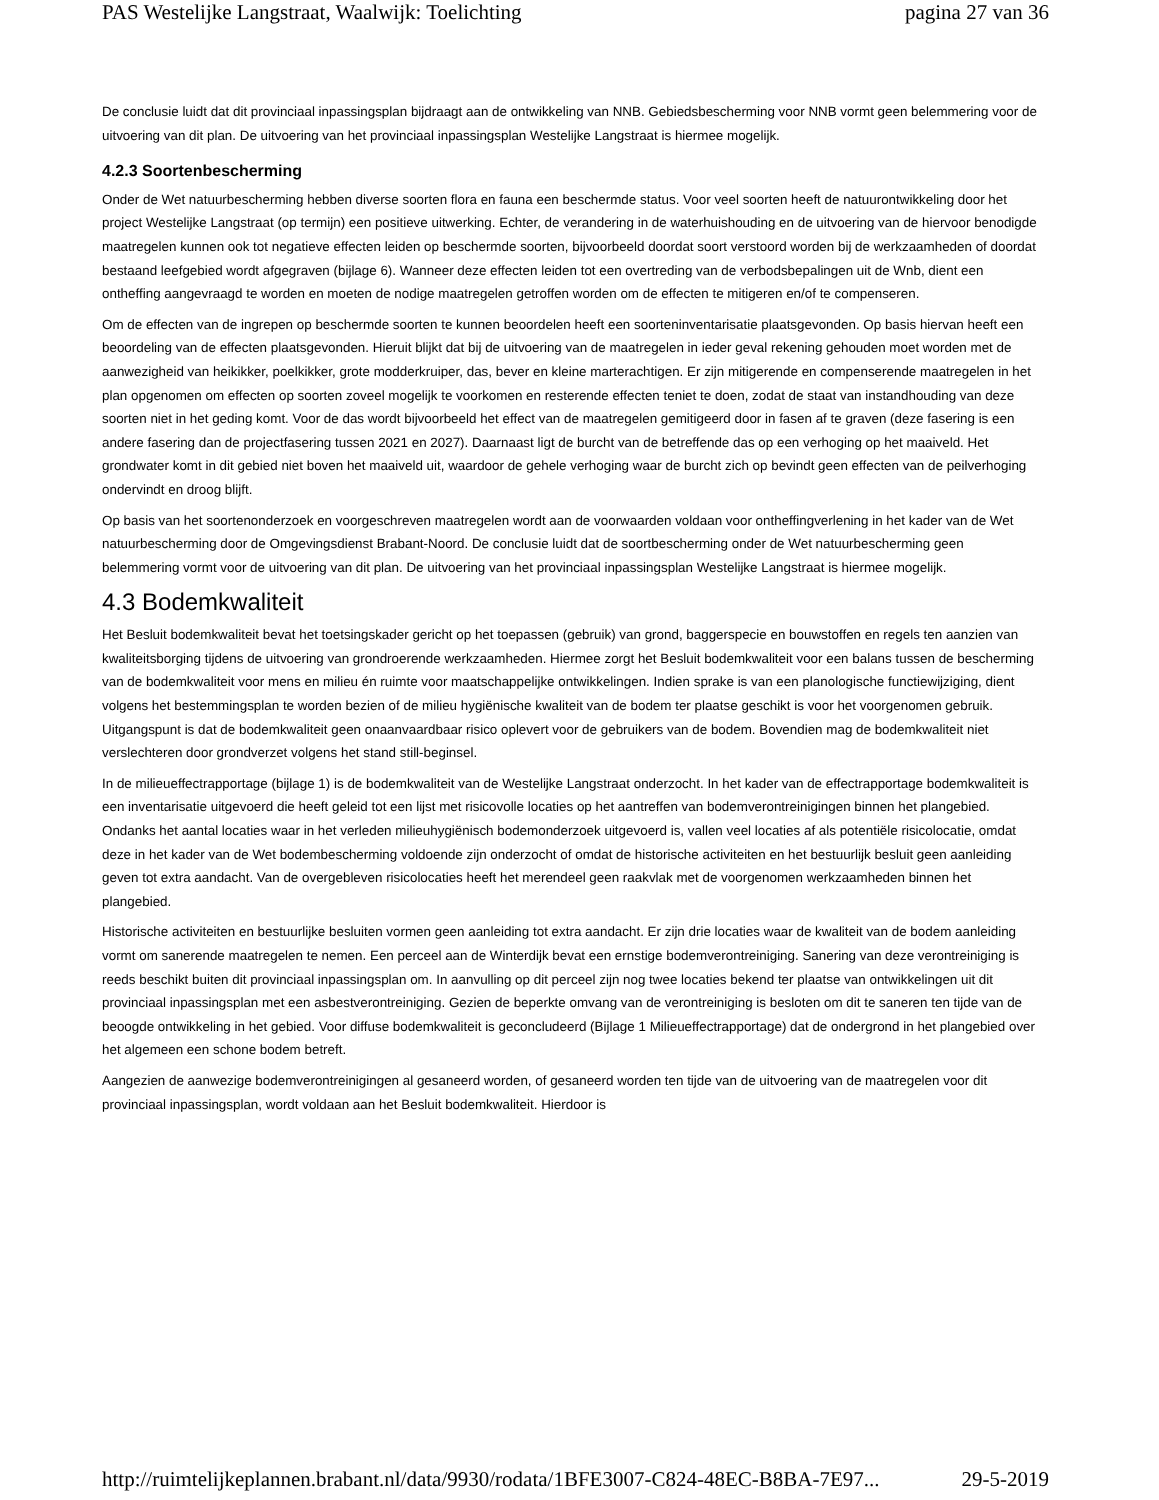PAS Westelijke Langstraat, Waalwijk: Toelichting pagina 27 van 36
De conclusie luidt dat dit provinciaal inpassingsplan bijdraagt aan de ontwikkeling van NNB. Gebiedsbescherming voor NNB vormt geen belemmering voor de uitvoering van dit plan. De uitvoering van het provinciaal inpassingsplan Westelijke Langstraat is hiermee mogelijk.
4.2.3 Soortenbescherming
Onder de Wet natuurbescherming hebben diverse soorten flora en fauna een beschermde status. Voor veel soorten heeft de natuurontwikkeling door het project Westelijke Langstraat (op termijn) een positieve uitwerking. Echter, de verandering in de waterhuishouding en de uitvoering van de hiervoor benodigde maatregelen kunnen ook tot negatieve effecten leiden op beschermde soorten, bijvoorbeeld doordat soort verstoord worden bij de werkzaamheden of doordat bestaand leefgebied wordt afgegraven (bijlage 6). Wanneer deze effecten leiden tot een overtreding van de verbodsbepalingen uit de Wnb, dient een ontheffing aangevraagd te worden en moeten de nodige maatregelen getroffen worden om de effecten te mitigeren en/of te compenseren.
Om de effecten van de ingrepen op beschermde soorten te kunnen beoordelen heeft een soorteninventarisatie plaatsgevonden. Op basis hiervan heeft een beoordeling van de effecten plaatsgevonden. Hieruit blijkt dat bij de uitvoering van de maatregelen in ieder geval rekening gehouden moet worden met de aanwezigheid van heikikker, poelkikker, grote modderkruiper, das, bever en kleine marterachtigen. Er zijn mitigerende en compenserende maatregelen in het plan opgenomen om effecten op soorten zoveel mogelijk te voorkomen en resterende effecten teniet te doen, zodat de staat van instandhouding van deze soorten niet in het geding komt. Voor de das wordt bijvoorbeeld het effect van de maatregelen gemitigeerd door in fasen af te graven (deze fasering is een andere fasering dan de projectfasering tussen 2021 en 2027). Daarnaast ligt de burcht van de betreffende das op een verhoging op het maaiveld. Het grondwater komt in dit gebied niet boven het maaiveld uit, waardoor de gehele verhoging waar de burcht zich op bevindt geen effecten van de peilverhoging ondervindt en droog blijft.
Op basis van het soortenonderzoek en voorgeschreven maatregelen wordt aan de voorwaarden voldaan voor ontheffingverlening in het kader van de Wet natuurbescherming door de Omgevingsdienst Brabant-Noord. De conclusie luidt dat de soortbescherming onder de Wet natuurbescherming geen belemmering vormt voor de uitvoering van dit plan. De uitvoering van het provinciaal inpassingsplan Westelijke Langstraat is hiermee mogelijk.
4.3 Bodemkwaliteit
Het Besluit bodemkwaliteit bevat het toetsingskader gericht op het toepassen (gebruik) van grond, baggerspecie en bouwstoffen en regels ten aanzien van kwaliteitsborging tijdens de uitvoering van grondroerende werkzaamheden. Hiermee zorgt het Besluit bodemkwaliteit voor een balans tussen de bescherming van de bodemkwaliteit voor mens en milieu én ruimte voor maatschappelijke ontwikkelingen. Indien sprake is van een planologische functiewijziging, dient volgens het bestemmingsplan te worden bezien of de milieu hygiënische kwaliteit van de bodem ter plaatse geschikt is voor het voorgenomen gebruik. Uitgangspunt is dat de bodemkwaliteit geen onaanvaardbaar risico oplevert voor de gebruikers van de bodem. Bovendien mag de bodemkwaliteit niet verslechteren door grondverzet volgens het stand still-beginsel.
In de milieueffectrapportage (bijlage 1) is de bodemkwaliteit van de Westelijke Langstraat onderzocht. In het kader van de effectrapportage bodemkwaliteit is een inventarisatie uitgevoerd die heeft geleid tot een lijst met risicovolle locaties op het aantreffen van bodemverontreinigingen binnen het plangebied. Ondanks het aantal locaties waar in het verleden milieuhygiënisch bodemonderzoek uitgevoerd is, vallen veel locaties af als potentiële risicolocatie, omdat deze in het kader van de Wet bodembescherming voldoende zijn onderzocht of omdat de historische activiteiten en het bestuurlijk besluit geen aanleiding geven tot extra aandacht. Van de overgebleven risicolocaties heeft het merendeel geen raakvlak met de voorgenomen werkzaamheden binnen het plangebied.
Historische activiteiten en bestuurlijke besluiten vormen geen aanleiding tot extra aandacht. Er zijn drie locaties waar de kwaliteit van de bodem aanleiding vormt om sanerende maatregelen te nemen. Een perceel aan de Winterdijk bevat een ernstige bodemverontreiniging. Sanering van deze verontreiniging is reeds beschikt buiten dit provinciaal inpassingsplan om. In aanvulling op dit perceel zijn nog twee locaties bekend ter plaatse van ontwikkelingen uit dit provinciaal inpassingsplan met een asbestverontreiniging. Gezien de beperkte omvang van de verontreiniging is besloten om dit te saneren ten tijde van de beoogde ontwikkeling in het gebied. Voor diffuse bodemkwaliteit is geconcludeerd (Bijlage 1 Milieueffectrapportage) dat de ondergrond in het plangebied over het algemeen een schone bodem betreft.
Aangezien de aanwezige bodemverontreinigingen al gesaneerd worden, of gesaneerd worden ten tijde van de uitvoering van de maatregelen voor dit provinciaal inpassingsplan, wordt voldaan aan het Besluit bodemkwaliteit. Hierdoor is
http://ruimtelijkeplannen.brabant.nl/data/9930/rodata/1BFE3007-C824-48EC-B8BA-7E97... 29-5-2019